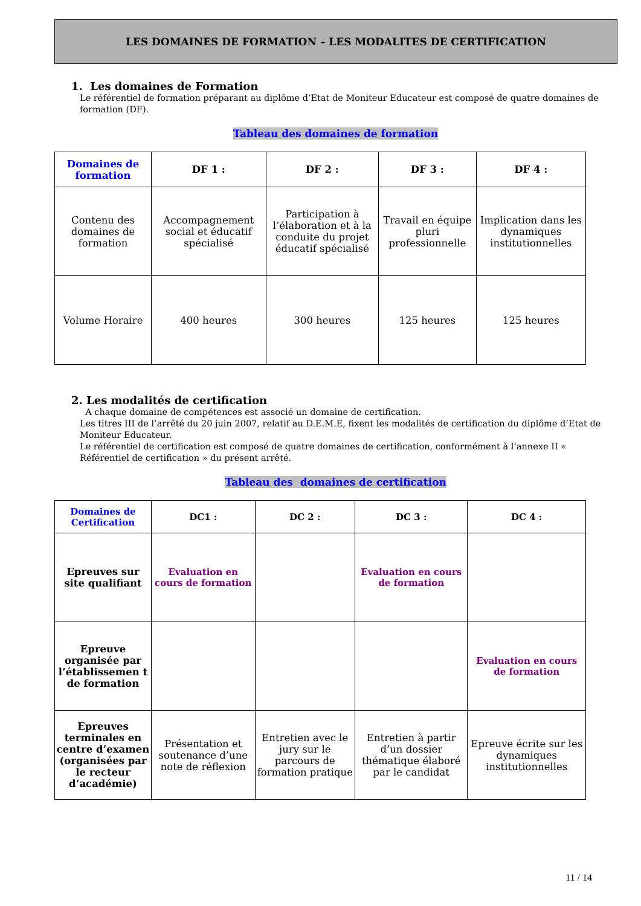LES DOMAINES DE FORMATION – LES MODALITES DE CERTIFICATION
1. Les domaines de Formation
Le référentiel de formation préparant au diplôme d’Etat de Moniteur Educateur est composé de quatre domaines de formation (DF).
Tableau des domaines de formation
| Domaines de formation | DF 1 : | DF 2 : | DF 3 : | DF 4 : |
| --- | --- | --- | --- | --- |
| Contenu des domaines de formation | Accompagnement social et éducatif spécialisé | Participation à l’élaboration et à la conduite du projet éducatif spécialisé | Travail en équipe pluri professionnelle | Implication dans les dynamiques institutionnelles |
| Volume Horaire | 400 heures | 300 heures | 125 heures | 125 heures |
2. Les modalités de certification
A chaque domaine de compétences est associé un domaine de certification.
Les titres III de l’arrêté du 20 juin 2007, relatif au D.E.M.E, fixent les modalités de certification du diplôme d’Etat de Moniteur Educateur.
Le référentiel de certification est composé de quatre domaines de certification, conformément à l’annexe II « Référentiel de certification » du présent arrêté.
Tableau des domaines de certification
| Domaines de Certification | DC1 : | DC 2 : | DC 3 : | DC 4 : |
| --- | --- | --- | --- | --- |
| Epreuves sur site qualifiant | Evaluation en cours de formation | | Evaluation en cours de formation | |
| Epreuve organisée par l’établissemen t de formation | | | | Evaluation en cours de formation |
| Epreuves terminales en centre d’examen (organisées par le recteur d’académie) | Présentation et soutenance d’une note de réflexion | Entretien avec le jury sur le parcours de formation pratique | Entretien à partir d’un dossier thématique élaboré par le candidat | Epreuve écrite sur les dynamiques institutionnelles |
11 / 14